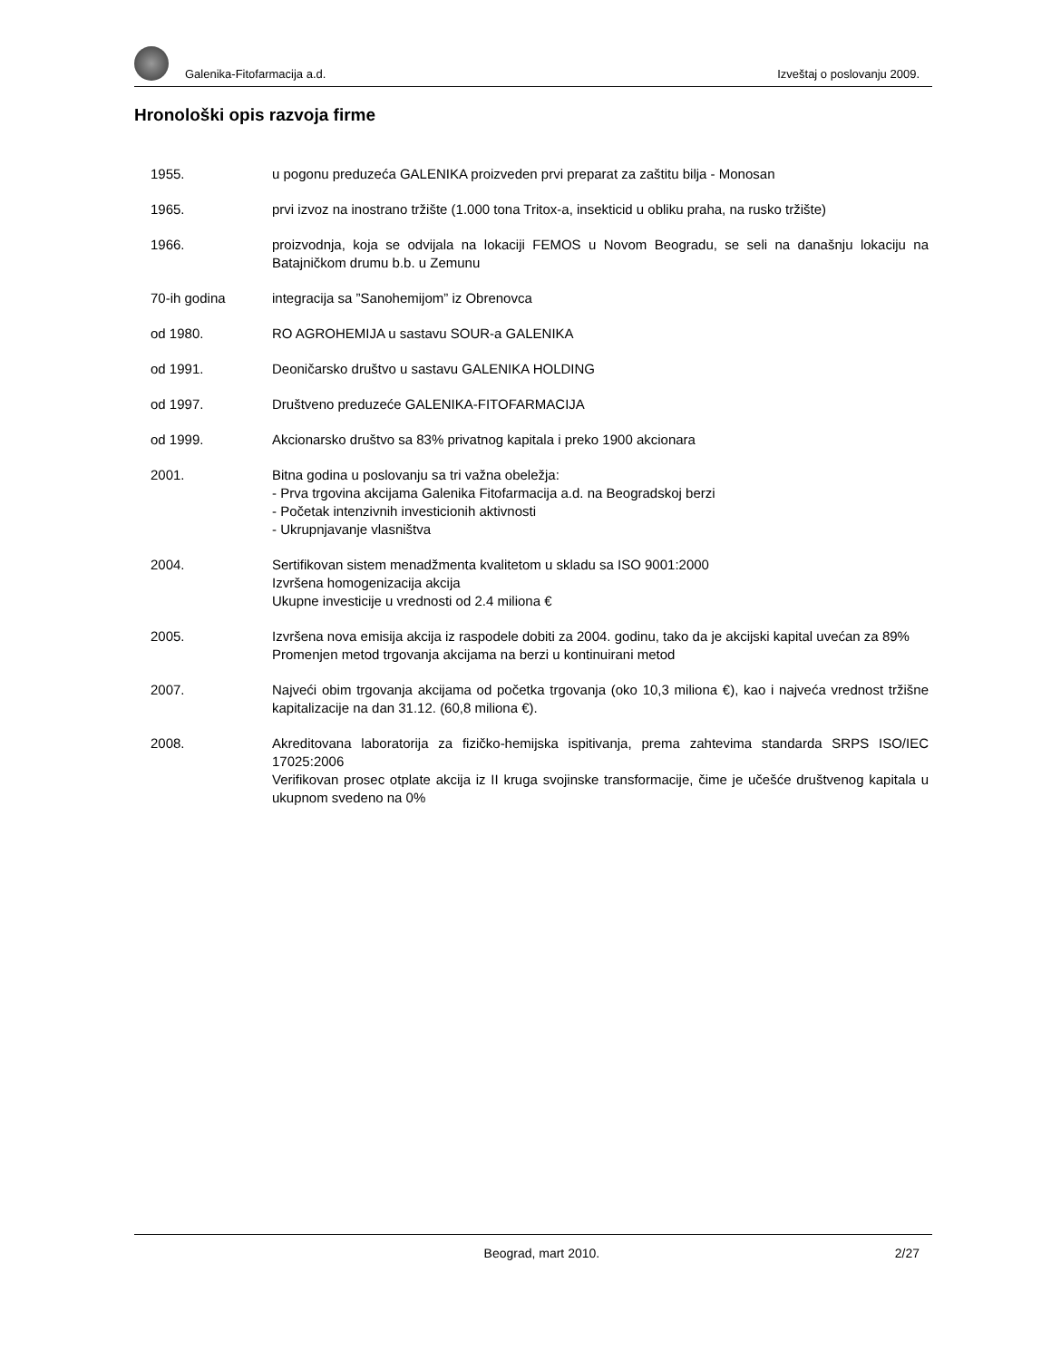Galenika-Fitofarmacija a.d. Izveštaj o poslovanju 2009.
Hronološki opis razvoja firme
1955. u pogonu preduzeća GALENIKA proizveden prvi preparat za zaštitu bilja - Monosan
1965. prvi izvoz na inostrano tržište (1.000 tona Tritox-a, insekticid u obliku praha, na rusko tržište)
1966. proizvodnja, koja se odvijala na lokaciji FEMOS u Novom Beogradu, se seli na današnju lokaciju na Batajničkom drumu b.b. u Zemunu
70-ih godina integracija sa ”Sanohemijom” iz Obrenovca
od 1980. RO AGROHEMIJA u sastavu SOUR-a GALENIKA
od 1991. Deoničarsko društvo u sastavu GALENIKA HOLDING
od 1997. Društveno preduzeće GALENIKA-FITOFARMACIJA
od 1999. Akcionarsko društvo sa 83% privatnog kapitala i preko 1900 akcionara
2001. Bitna godina u poslovanju sa tri važna obeležja:
- Prva trgovina akcijama Galenika Fitofarmacija a.d. na Beogradskoj berzi
- Početak intenzivnih investicionih aktivnosti
- Ukrupnjavanje vlasništva
2004. Sertifikovan sistem menadžmenta kvalitetom u skladu sa ISO 9001:2000
Izvršena homogenizacija akcija
Ukupne investicije u vrednosti od 2.4 miliona €
2005. Izvršena nova emisija akcija iz raspodele dobiti za 2004. godinu, tako da je akcijski kapital uvećan za 89%
Promenjen metod trgovanja akcijama na berzi u kontinuirani metod
2007. Najveći obim trgovanja akcijama od početka trgovanja (oko 10,3 miliona €), kao i najveća vrednost tržišne kapitalizacije na dan 31.12. (60,8 miliona €).
2008. Akreditovana laboratorija za fizičko-hemijska ispitivanja, prema zahtevima standarda SRPS ISO/IEC 17025:2006
Verifikovan prosec otplate akcija iz II kruga svojinske transformacije, čime je učešće društvenog kapitala u ukupnom svedeno na 0%
Beograd, mart 2010. 2/27